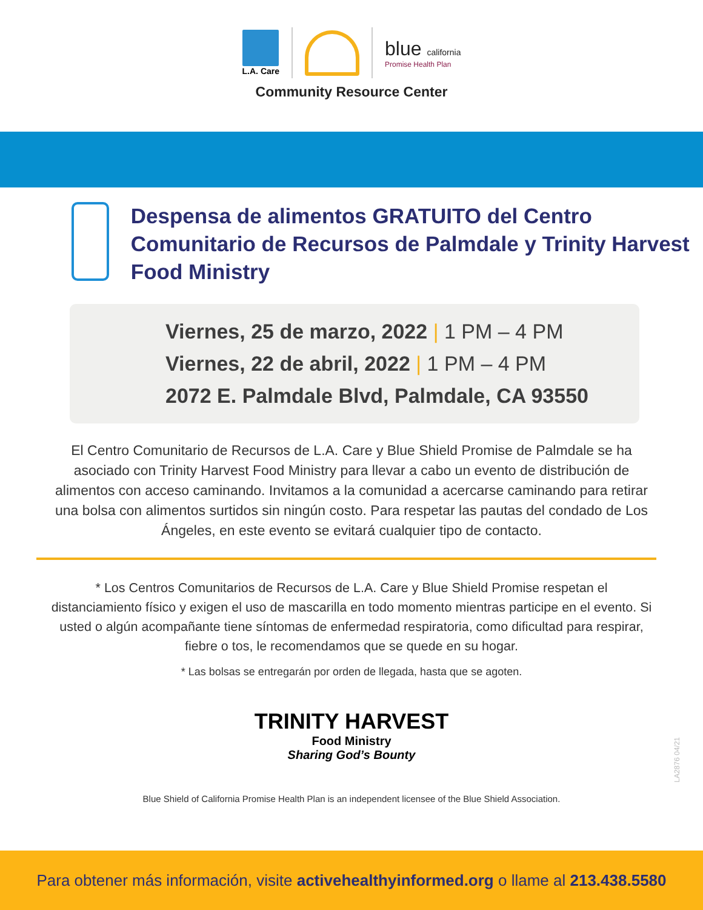L.A. Care
blue california
Promise Health Plan
Community Resource Center
Despensa de alimentos GRATUITO del Centro Comunitario de Recursos de Palmdale y Trinity Harvest Food Ministry
Viernes, 25 de marzo, 2022 | 1 PM – 4 PM
Viernes, 22 de abril, 2022 | 1 PM – 4 PM
2072 E. Palmdale Blvd, Palmdale, CA 93550
El Centro Comunitario de Recursos de L.A. Care y Blue Shield Promise de Palmdale se ha asociado con Trinity Harvest Food Ministry para llevar a cabo un evento de distribución de alimentos con acceso caminando. Invitamos a la comunidad a acercarse caminando para retirar una bolsa con alimentos surtidos sin ningún costo. Para respetar las pautas del condado de Los Ángeles, en este evento se evitará cualquier tipo de contacto.
* Los Centros Comunitarios de Recursos de L.A. Care y Blue Shield Promise respetan el distanciamiento físico y exigen el uso de mascarilla en todo momento mientras participe en el evento. Si usted o algún acompañante tiene síntomas de enfermedad respiratoria, como dificultad para respirar, fiebre o tos, le recomendamos que se quede en su hogar.
* Las bolsas se entregarán por orden de llegada, hasta que se agoten.
TRINITY HARVEST
Food Ministry
Sharing God’s Bounty
LA2876 04/21
Blue Shield of California Promise Health Plan is an independent licensee of the Blue Shield Association.
Para obtener más información, visite activehealthyinformed.org o llame al 213.438.5580